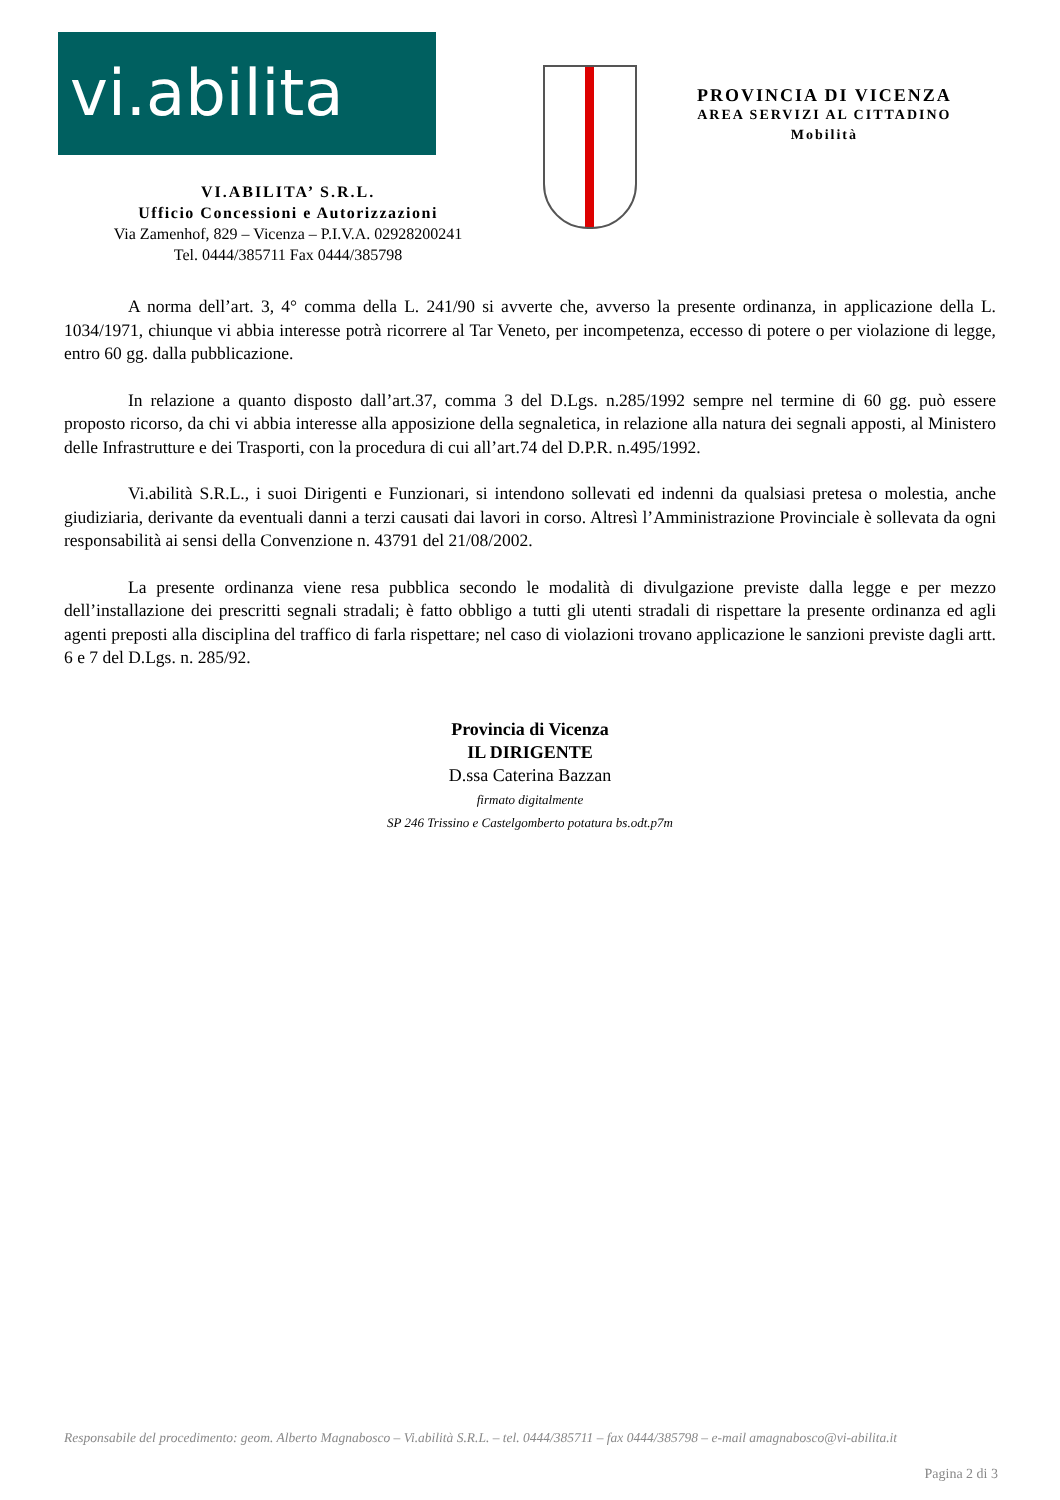vi.abilita
VI.ABILITA’ S.R.L.
Ufficio Concessioni e Autorizzazioni
Via Zamenhof, 829 – Vicenza – P.I.V.A. 02928200241
Tel. 0444/385711 Fax 0444/385798
PROVINCIA DI VICENZA
AREA SERVIZI AL CITTADINO
Mobilità
A norma dell’art. 3, 4° comma della L. 241/90 si avverte che, avverso la presente ordinanza, in applicazione della L. 1034/1971, chiunque vi abbia interesse potrà ricorrere al Tar Veneto, per incompetenza, eccesso di potere o per violazione di legge, entro 60 gg. dalla pubblicazione.
In relazione a quanto disposto dall’art.37, comma 3 del D.Lgs. n.285/1992 sempre nel termine di 60 gg. può essere proposto ricorso, da chi vi abbia interesse alla apposizione della segnaletica, in relazione alla natura dei segnali apposti, al Ministero delle Infrastrutture e dei Trasporti, con la procedura di cui all’art.74 del D.P.R. n.495/1992.
Vi.abilità S.R.L., i suoi Dirigenti e Funzionari, si intendono sollevati ed indenni da qualsiasi pretesa o molestia, anche giudiziaria, derivante da eventuali danni a terzi causati dai lavori in corso. Altresì l’Amministrazione Provinciale è sollevata da ogni responsabilità ai sensi della Convenzione n. 43791 del 21/08/2002.
La presente ordinanza viene resa pubblica secondo le modalità di divulgazione previste dalla legge e per mezzo dell’installazione dei prescritti segnali stradali; è fatto obbligo a tutti gli utenti stradali di rispettare la presente ordinanza ed agli agenti preposti alla disciplina del traffico di farla rispettare; nel caso di violazioni trovano applicazione le sanzioni previste dagli artt. 6 e 7 del D.Lgs. n. 285/92.
Provincia di Vicenza
IL DIRIGENTE
D.ssa Caterina Bazzan
firmato digitalmente
SP 246 Trissino e Castelgomberto potatura bs.odt.p7m
Responsabile del procedimento: geom. Alberto Magnabosco – Vi.abilità S.R.L. – tel. 0444/385711 – fax 0444/385798 – e-mail amagnabosco@vi-abilita.it
Pagina 2 di 3